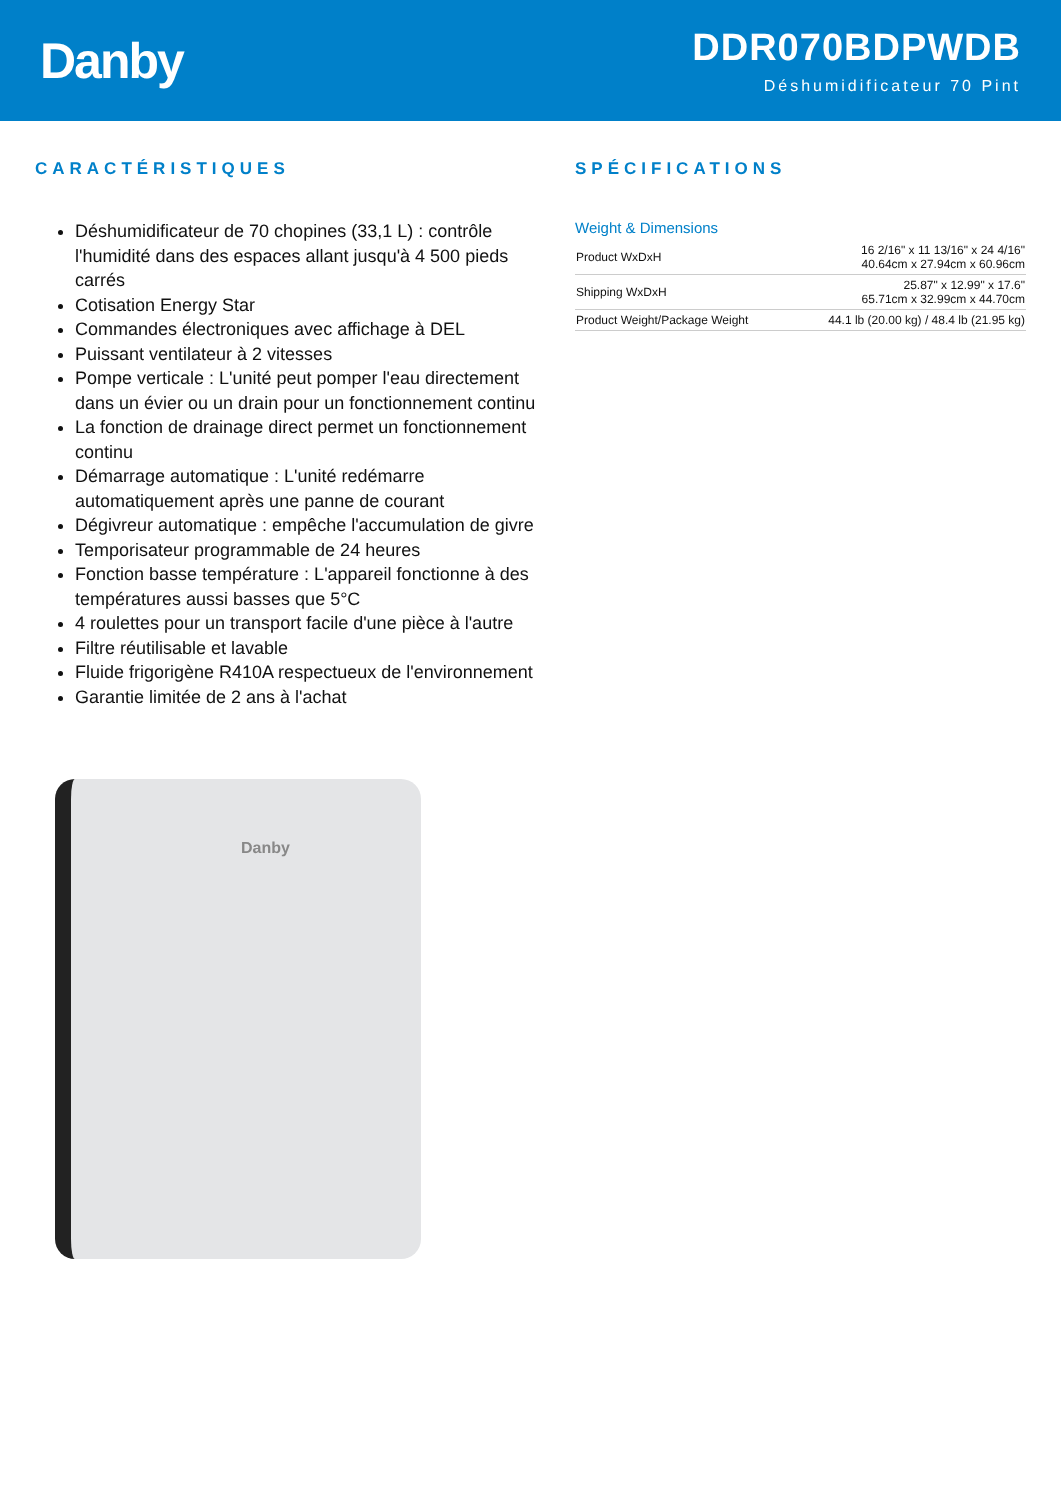Danby
DDR070BDPWDB
Déshumidificateur 70 Pint
CARACTÉRISTIQUES
Déshumidificateur de 70 chopines (33,1 L) : contrôle l'humidité dans des espaces allant jusqu'à 4 500 pieds carrés
Cotisation Energy Star
Commandes électroniques avec affichage à DEL
Puissant ventilateur à 2 vitesses
Pompe verticale : L'unité peut pomper l'eau directement dans un évier ou un drain pour un fonctionnement continu
La fonction de drainage direct permet un fonctionnement continu
Démarrage automatique : L'unité redémarre automatiquement après une panne de courant
Dégivreur automatique : empêche l'accumulation de givre
Temporisateur programmable de 24 heures
Fonction basse température : L'appareil fonctionne à des températures aussi basses que 5°C
4 roulettes pour un transport facile d'une pièce à l'autre
Filtre réutilisable et lavable
Fluide frigorigène R410A respectueux de l'environnement
Garantie limitée de 2 ans à l'achat
Danby
SPÉCIFICATIONS
Weight & Dimensions
| Product WxDxH | 16 2/16" x 11 13/16" x 24 4/16" 40.64cm x 27.94cm x 60.96cm |
| Shipping WxDxH | 25.87" x 12.99" x 17.6" 65.71cm x 32.99cm x 44.70cm |
| Product Weight/Package Weight | 44.1 lb (20.00 kg) / 48.4 lb (21.95 kg) |